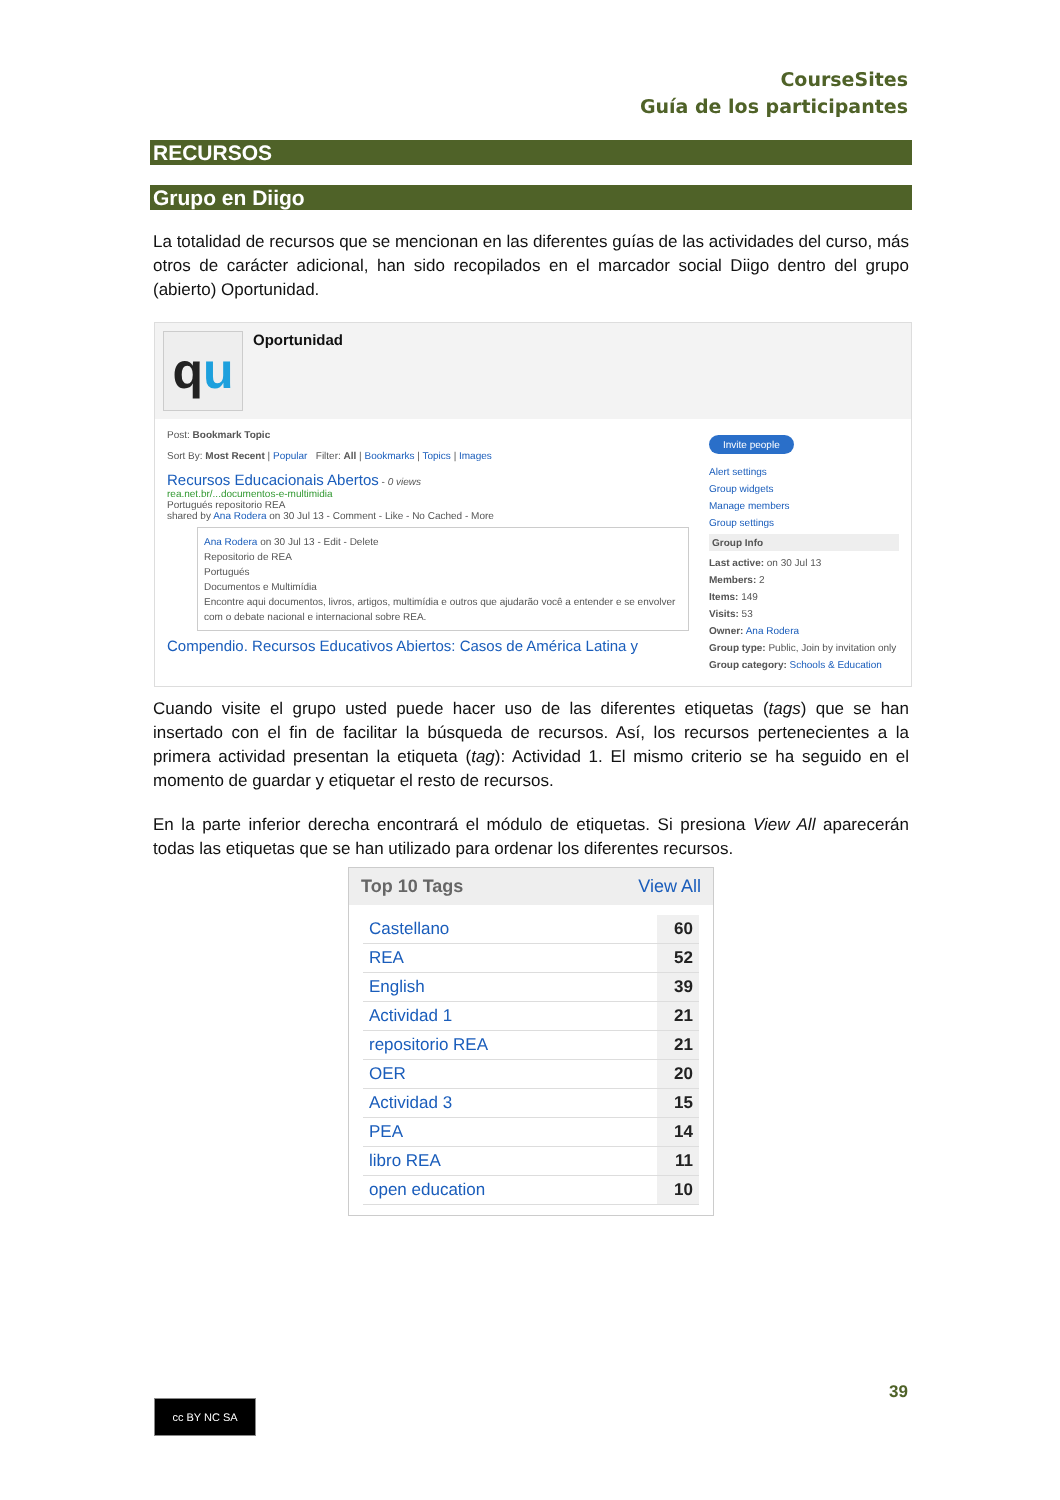CourseSites
Guía de los participantes
RECURSOS
Grupo en Diigo
La totalidad de recursos que se mencionan en las diferentes guías de las actividades del curso, más otros de carácter adicional, han sido recopilados en el marcador social Diigo dentro del grupo (abierto) Oportunidad.
qu
Oportunidad
Post: Bookmark Topic
Sort By: Most Recent | Popular Filter: All | Bookmarks | Topics | Images
Recursos Educacionais Abertos - 0 views
rea.net.br/...documentos-e-multimidia
Portugués repositorio REA
shared by Ana Rodera on 30 Jul 13 - Comment - Like - No Cached - More
Ana Rodera on 30 Jul 13 - Edit - Delete
Repositorio de REA
Portugués
Documentos e Multimídia
Encontre aqui documentos, livros, artigos, multimídia e outros que ajudarão você a entender e se envolver com o debate nacional e internacional sobre REA.
Compendio. Recursos Educativos Abiertos: Casos de América Latina y
Invite people
Alert settings
Group widgets
Manage members
Group settings
Group Info
Last active: on 30 Jul 13
Members: 2
Items: 149
Visits: 53
Owner: Ana Rodera
Group type: Public, Join by invitation only
Group category: Schools & Education
Cuando visite el grupo usted puede hacer uso de las diferentes etiquetas (tags) que se han insertado con el fin de facilitar la búsqueda de recursos. Así, los recursos pertenecientes a la primera actividad presentan la etiqueta (tag): Actividad 1. El mismo criterio se ha seguido en el momento de guardar y etiquetar el resto de recursos.
En la parte inferior derecha encontrará el módulo de etiquetas. Si presiona View All aparecerán todas las etiquetas que se han utilizado para ordenar los diferentes recursos.
Top 10 Tags View All
| Castellano | 60 |
| REA | 52 |
| English | 39 |
| Actividad 1 | 21 |
| repositorio REA | 21 |
| OER | 20 |
| Actividad 3 | 15 |
| PEA | 14 |
| libro REA | 11 |
| open education | 10 |
39
cc BY NC SA